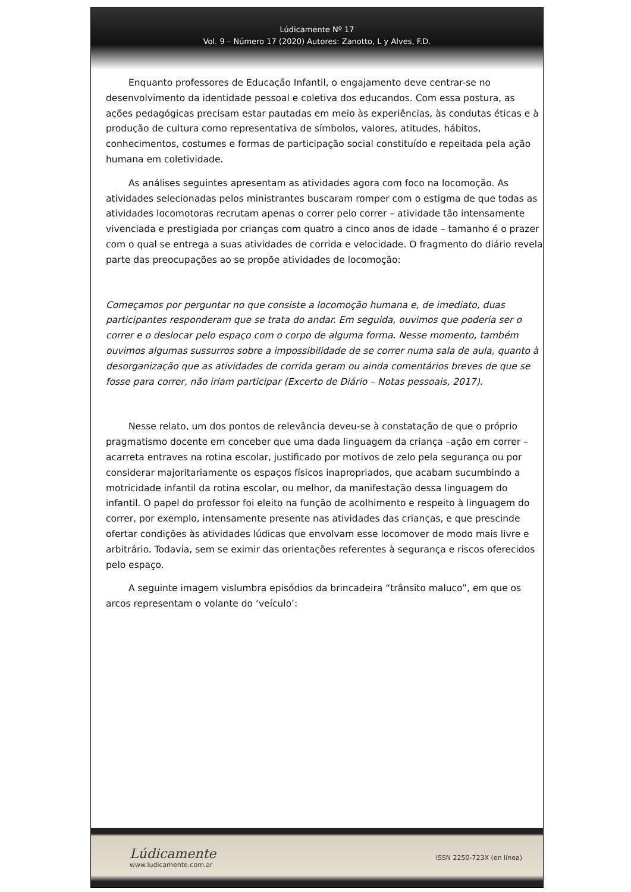Lúdicamente Nº 17
Vol. 9 – Número 17 (2020) Autores: Zanotto, L y Alves, F.D.
Enquanto professores de Educação Infantil, o engajamento deve centrar-se no desenvolvimento da identidade pessoal e coletiva dos educandos. Com essa postura, as ações pedagógicas precisam estar pautadas em meio às experiências, às condutas éticas e à produção de cultura como representativa de símbolos, valores, atitudes, hábitos, conhecimentos, costumes e formas de participação social constituído e repeitada pela ação humana em coletividade.
As análises seguintes apresentam as atividades agora com foco na locomoção. As atividades selecionadas pelos ministrantes buscaram romper com o estigma de que todas as atividades locomotoras recrutam apenas o correr pelo correr – atividade tão intensamente vivenciada e prestigiada por crianças com quatro a cinco anos de idade – tamanho é o prazer com o qual se entrega a suas atividades de corrida e velocidade. O fragmento do diário revela parte das preocupações ao se propõe atividades de locomoção:
Começamos por perguntar no que consiste a locomoção humana e, de imediato, duas participantes responderam que se trata do andar. Em seguida, ouvimos que poderia ser o correr e o deslocar pelo espaço com o corpo de alguma forma. Nesse momento, também ouvimos algumas sussurros sobre a impossibilidade de se correr numa sala de aula, quanto à desorganização que as atividades de corrida geram ou ainda comentários breves de que se fosse para correr, não iriam participar (Excerto de Diário – Notas pessoais, 2017).
Nesse relato, um dos pontos de relevância deveu-se à constatação de que o próprio pragmatismo docente em conceber que uma dada linguagem da criança –ação em correr – acarreta entraves na rotina escolar, justificado por motivos de zelo pela segurança ou por considerar majoritariamente os espaços físicos inapropriados, que acabam sucumbindo a motricidade infantil da rotina escolar, ou melhor, da manifestação dessa linguagem do infantil. O papel do professor foi eleito na função de acolhimento e respeito à linguagem do correr, por exemplo, intensamente presente nas atividades das crianças, e que prescinde ofertar condições às atividades lúdicas que envolvam esse locomover de modo mais livre e arbitrário. Todavia, sem se eximir das orientações referentes à segurança e riscos oferecidos pelo espaço.
A seguinte imagem vislumbra episódios da brincadeira “trânsito maluco”, em que os arcos representam o volante do ‘veículo’:
Lúdicamente
www.ludicamente.com.ar
ISSN 2250-723X (en línea)